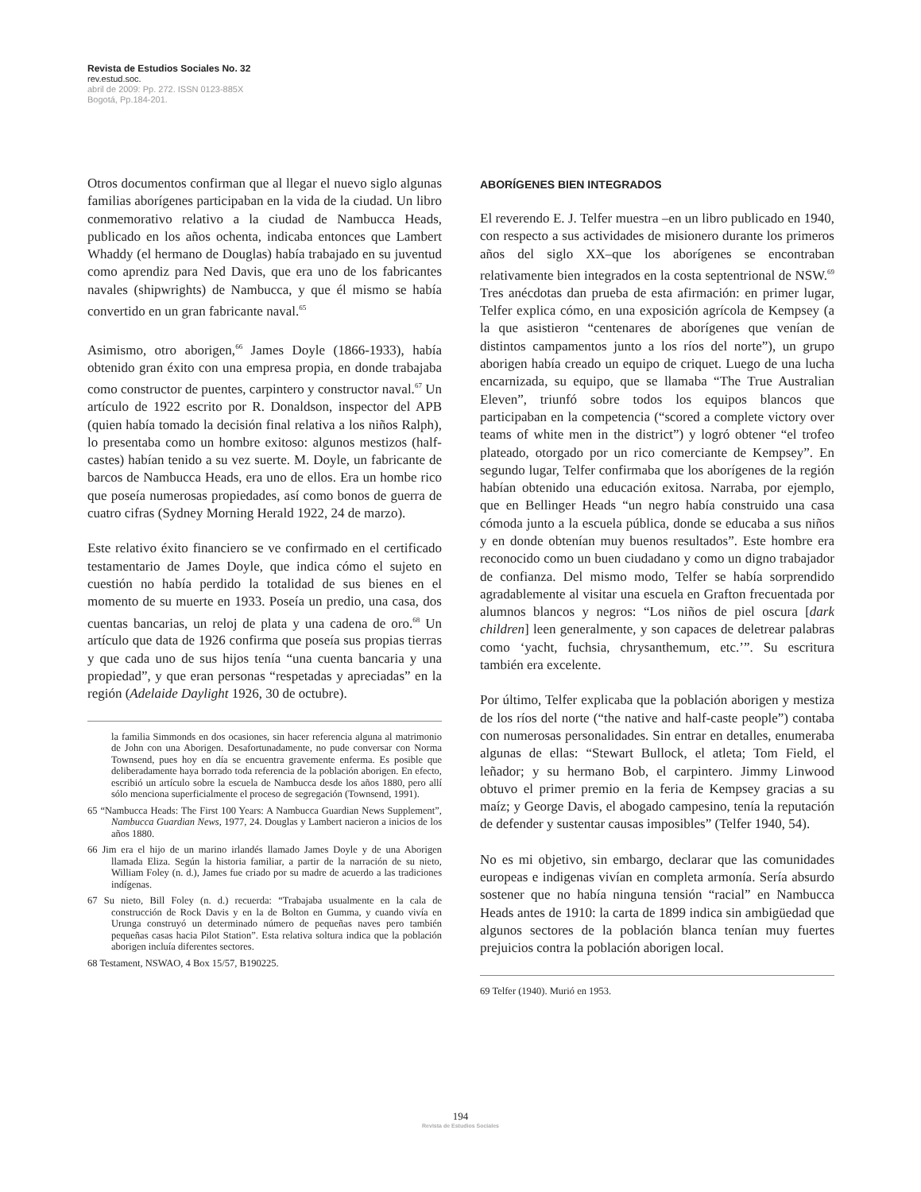Revista de Estudios Sociales No. 32
rev.estud.soc.
abril de 2009: Pp. 272. ISSN 0123-885X
Bogotá, Pp.184-201.
Otros documentos confirman que al llegar el nuevo siglo algunas familias aborígenes participaban en la vida de la ciudad. Un libro conmemorativo relativo a la ciudad de Nambucca Heads, publicado en los años ochenta, indicaba entonces que Lambert Whaddy (el hermano de Douglas) había trabajado en su juventud como aprendiz para Ned Davis, que era uno de los fabricantes navales (shipwrights) de Nambucca, y que él mismo se había convertido en un gran fabricante naval.<sup>65</sup>
Asimismo, otro aborigen,<sup>66</sup> James Doyle (1866-1933), había obtenido gran éxito con una empresa propia, en donde trabajaba como constructor de puentes, carpintero y constructor naval.<sup>67</sup> Un artículo de 1922 escrito por R. Donaldson, inspector del APB (quien había tomado la decisión final relativa a los niños Ralph), lo presentaba como un hombre exitoso: algunos mestizos (half-castes) habían tenido a su vez suerte. M. Doyle, un fabricante de barcos de Nambucca Heads, era uno de ellos. Era un hombe rico que poseía numerosas propiedades, así como bonos de guerra de cuatro cifras (Sydney Morning Herald 1922, 24 de marzo).
Este relativo éxito financiero se ve confirmado en el certificado testamentario de James Doyle, que indica cómo el sujeto en cuestión no había perdido la totalidad de sus bienes en el momento de su muerte en 1933. Poseía un predio, una casa, dos cuentas bancarias, un reloj de plata y una cadena de oro.<sup>68</sup> Un artículo que data de 1926 confirma que poseía sus propias tierras y que cada uno de sus hijos tenía “una cuenta bancaria y una propiedad”, y que eran personas “respetadas y apreciadas” en la región (Adelaide Daylight 1926, 30 de octubre).
la familia Simmonds en dos ocasiones, sin hacer referencia alguna al matrimonio de John con una Aborigen. Desafortunadamente, no pude conversar con Norma Townsend, pues hoy en día se encuentra gravemente enferma. Es posible que deliberadamente haya borrado toda referencia de la población aborigen. En efecto, escribió un artículo sobre la escuela de Nambucca desde los años 1880, pero allí sólo menciona superficialmente el proceso de segregación (Townsend, 1991).
65 “Nambucca Heads: The First 100 Years: A Nambucca Guardian News Supplement”, Nambucca Guardian News, 1977, 24. Douglas y Lambert nacieron a inicios de los años 1880.
66 Jim era el hijo de un marino irlandés llamado James Doyle y de una Aborigen llamada Eliza. Según la historia familiar, a partir de la narración de su nieto, William Foley (n. d.), James fue criado por su madre de acuerdo a las tradiciones indígenas.
67 Su nieto, Bill Foley (n. d.) recuerda: “Trabajaba usualmente en la cala de construcción de Rock Davis y en la de Bolton en Gumma, y cuando vivía en Urunga construyó un determinado número de pequeñas naves pero también pequeñas casas hacia Pilot Station”. Esta relativa soltura indica que la población aborigen incluía diferentes sectores.
68 Testament, NSWAO, 4 Box 15/57, B190225.
ABORÍGENES BIEN INTEGRADOS
El reverendo E. J. Telfer muestra –en un libro publicado en 1940, con respecto a sus actividades de misionero durante los primeros años del siglo XX–que los aborígenes se encontraban relativamente bien integrados en la costa septentrional de NSW.<sup>69</sup> Tres anécdotas dan prueba de esta afirmación: en primer lugar, Telfer explica cómo, en una exposición agrícola de Kempsey (a la que asistieron “centenares de aborígenes que venían de distintos campamentos junto a los ríos del norte”), un grupo aborigen había creado un equipo de criquet. Luego de una lucha encarnizada, su equipo, que se llamaba “The True Australian Eleven”, triunfó sobre todos los equipos blancos que participaban en la competencia (“scored a complete victory over teams of white men in the district”) y logró obtener “el trofeo plateado, otorgado por un rico comerciante de Kempsey”. En segundo lugar, Telfer confirmaba que los aborígenes de la región habían obtenido una educación exitosa. Narraba, por ejemplo, que en Bellinger Heads “un negro había construido una casa cómoda junto a la escuela pública, donde se educaba a sus niños y en donde obtenían muy buenos resultados”. Este hombre era reconocido como un buen ciudadano y como un digno trabajador de confianza. Del mismo modo, Telfer se había sorprendido agradablemente al visitar una escuela en Grafton frecuentada por alumnos blancos y negros: “Los niños de piel oscura [dark children] leen generalmente, y son capaces de deletrear palabras como ‘yacht, fuchsia, chrysanthemum, etc.’”. Su escritura también era excelente.
Por último, Telfer explicaba que la población aborigen y mestiza de los ríos del norte (“the native and half-caste people”) contaba con numerosas personalidades. Sin entrar en detalles, enumeraba algunas de ellas: “Stewart Bullock, el atleta; Tom Field, el leñador; y su hermano Bob, el carpintero. Jimmy Linwood obtuvo el primer premio en la feria de Kempsey gracias a su maíz; y George Davis, el abogado campesino, tenía la reputación de defender y sustentar causas imposibles” (Telfer 1940, 54).
No es mi objetivo, sin embargo, declarar que las comunidades europeas e indigenas vivían en completa armonía. Sería absurdo sostener que no había ninguna tensión “racial” en Nambucca Heads antes de 1910: la carta de 1899 indica sin ambigüedad que algunos sectores de la población blanca tenían muy fuertes prejuicios contra la población aborigen local.
69 Telfer (1940). Murió en 1953.
194
Revista de Estudios Sociales